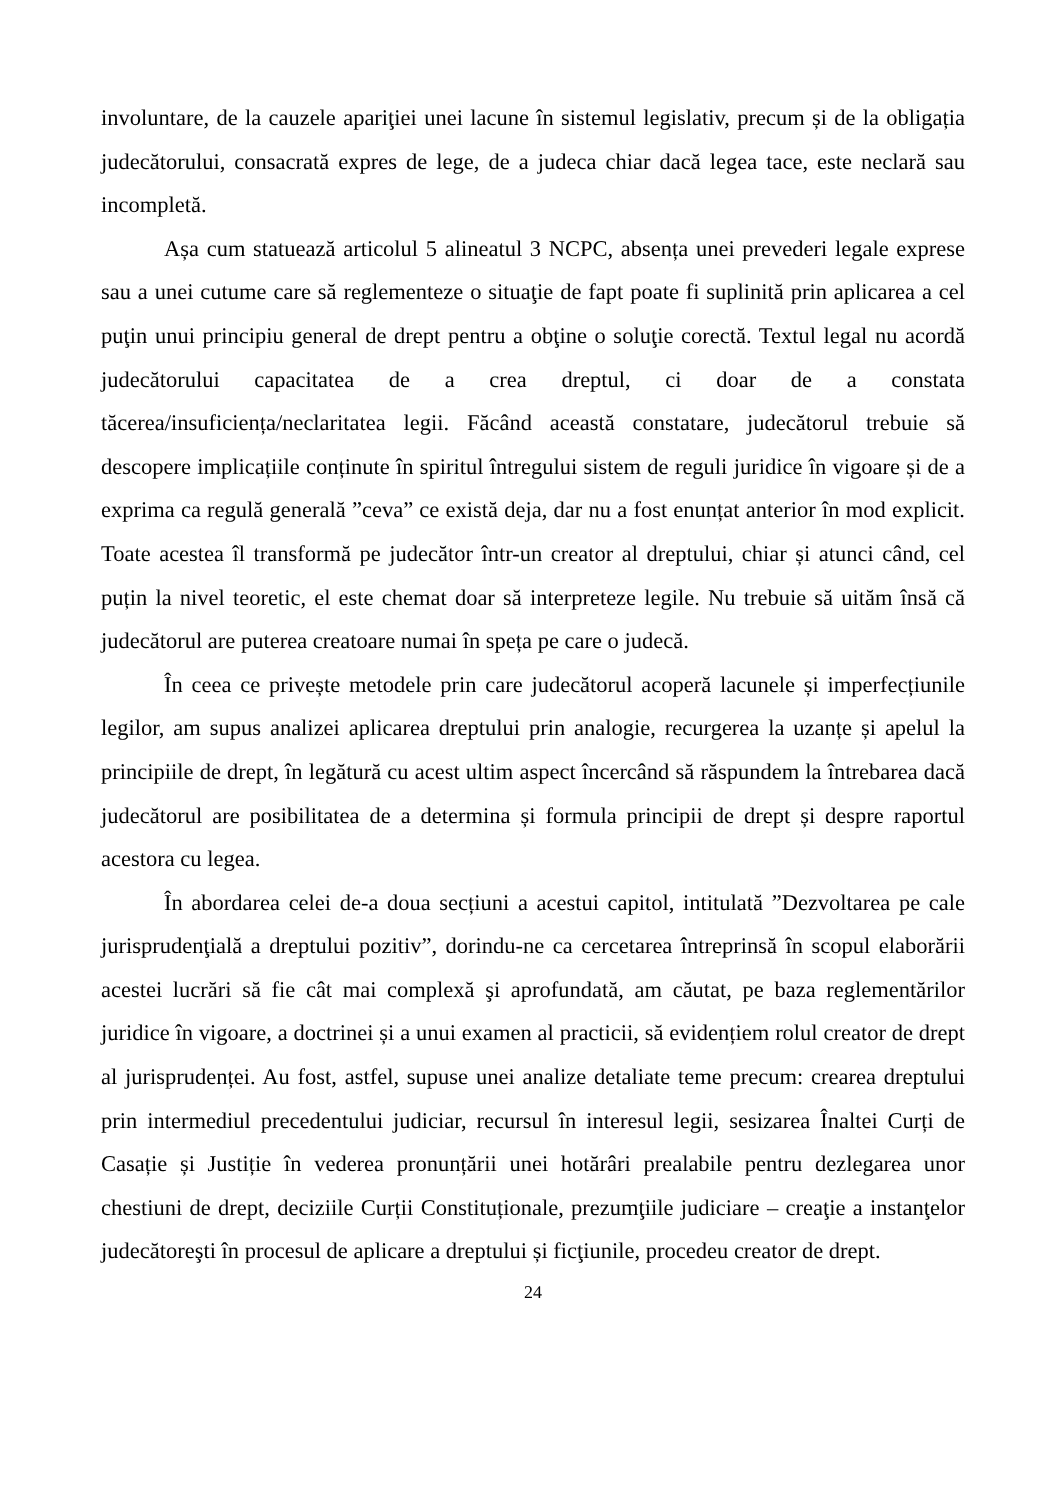involuntare, de la cauzele apariţiei unei lacune în sistemul legislativ, precum și de la obligația judecătorului, consacrată expres de lege, de a judeca chiar dacă legea tace, este neclară sau incompletă.
Așa cum statuează articolul 5 alineatul 3 NCPC, absența unei prevederi legale exprese sau a unei cutume care să reglementeze o situaţie de fapt poate fi suplinită prin aplicarea a cel puţin unui principiu general de drept pentru a obţine o soluţie corectă. Textul legal nu acordă judecătorului capacitatea de a crea dreptul, ci doar de a constata tăcerea/insuficiența/neclaritatea legii. Făcând această constatare, judecătorul trebuie să descopere implicațiile conținute în spiritul întregului sistem de reguli juridice în vigoare și de a exprima ca regulă generală ”ceva” ce există deja, dar nu a fost enunțat anterior în mod explicit. Toate acestea îl transformă pe judecător într-un creator al dreptului, chiar și atunci când, cel puțin la nivel teoretic, el este chemat doar să interpreteze legile. Nu trebuie să uităm însă că judecătorul are puterea creatoare numai în speța pe care o judecă.
În ceea ce privește metodele prin care judecătorul acoperă lacunele și imperfecțiunile legilor, am supus analizei aplicarea dreptului prin analogie, recurgerea la uzanțe și apelul la principiile de drept, în legătură cu acest ultim aspect încercând să răspundem la întrebarea dacă judecătorul are posibilitatea de a determina și formula principii de drept și despre raportul acestora cu legea.
În abordarea celei de-a doua secțiuni a acestui capitol, intitulată ”Dezvoltarea pe cale jurisprudenţială a dreptului pozitiv”, dorindu-ne ca cercetarea întreprinsă în scopul elaborării acestei lucrări să fie cât mai complexă şi aprofundată, am căutat, pe baza reglementărilor juridice în vigoare, a doctrinei și a unui examen al practicii, să evidențiem rolul creator de drept al jurisprudenței. Au fost, astfel, supuse unei analize detaliate teme precum: crearea dreptului prin intermediul precedentului judiciar, recursul în interesul legii, sesizarea Înaltei Curți de Casație și Justiție în vederea pronunțării unei hotărâri prealabile pentru dezlegarea unor chestiuni de drept, deciziile Curții Constituționale, prezumţiile judiciare – creaţie a instanţelor judecătoreşti în procesul de aplicare a dreptului și ficţiunile, procedeu creator de drept.
24